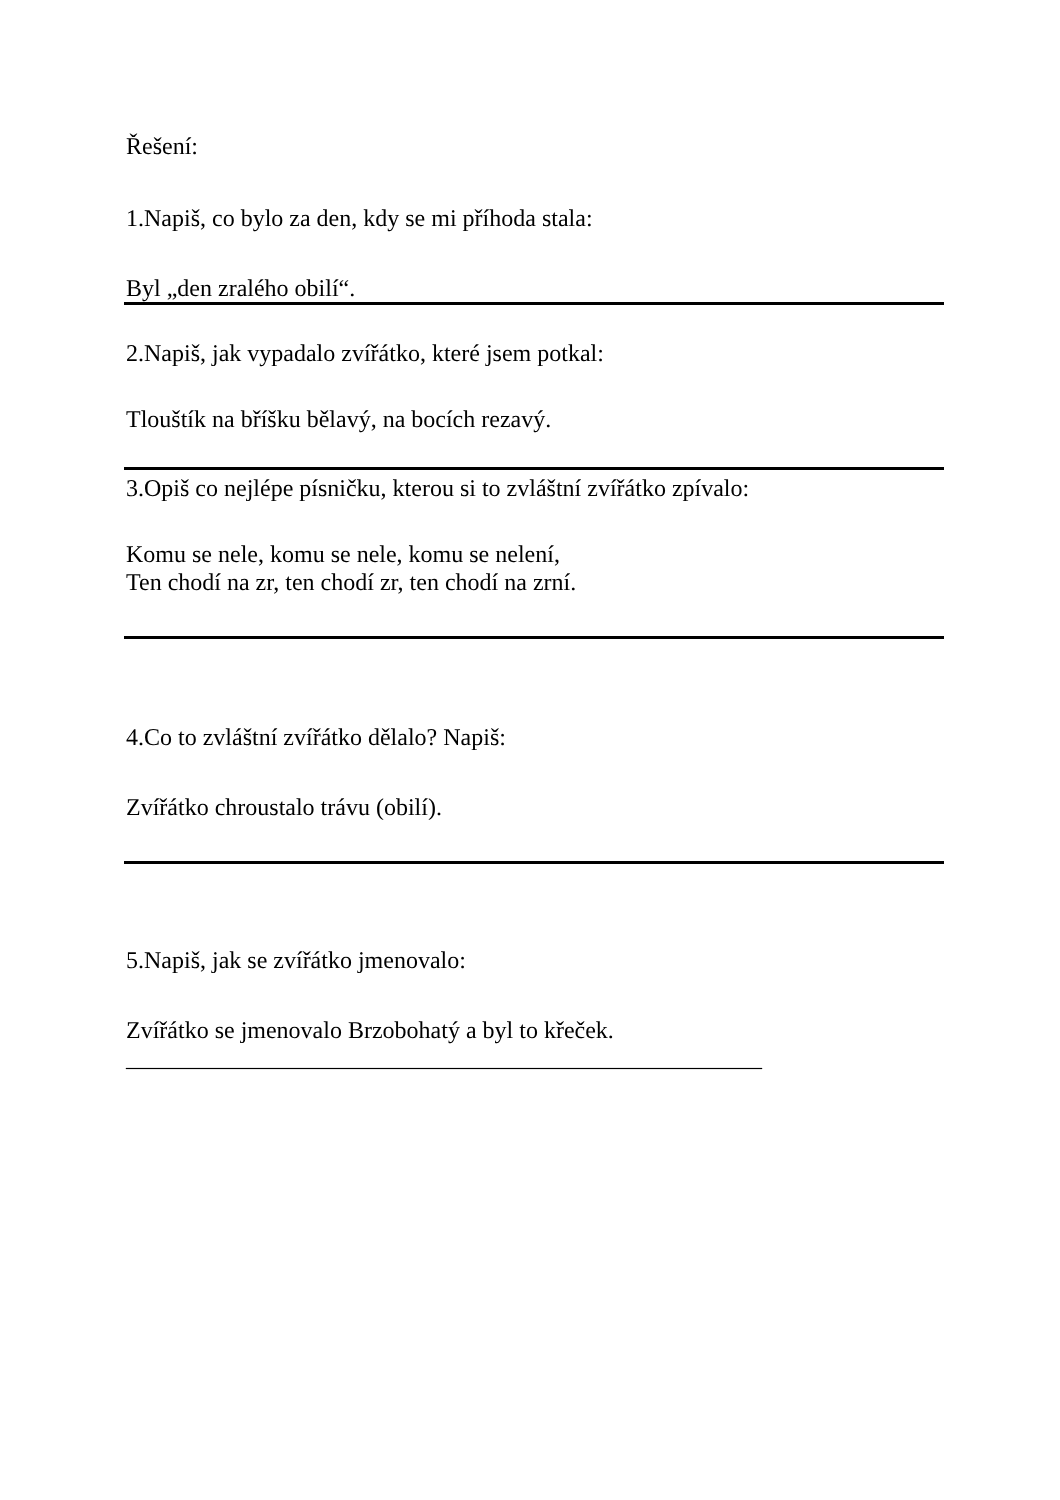Řešení:
1.Napiš, co bylo za den, kdy se mi příhoda stala:
Byl „den zralého obilí“.
2.Napiš, jak vypadalo zvířátko, které jsem potkal:
Tlouštík na bříšku bělavý, na bocích rezavý.
3.Opiš co nejlépe písničku, kterou si to zvláštní zvířátko zpívalo:
Komu se nele, komu se nele, komu se nelení,
Ten chodí na zr, ten chodí zr, ten chodí na zrní.
4.Co to zvláštní zvířátko dělalo? Napiš:
Zvířátko chroustalo trávu (obilí).
5.Napiš, jak se zvířátko jmenovalo:
Zvířátko se jmenovalo Brzobohatý a byl to křeček.
_____________________________________________________